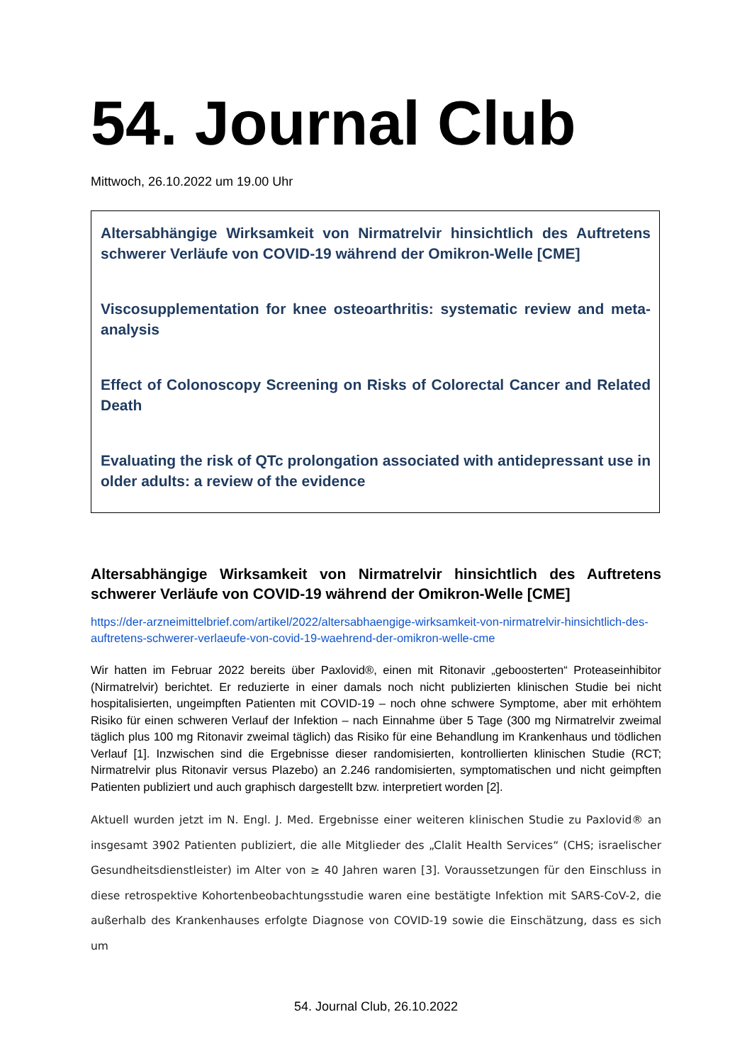54. Journal Club
Mittwoch, 26.10.2022 um 19.00 Uhr
Altersabhängige Wirksamkeit von Nirmatrelvir hinsichtlich des Auftretens schwerer Verläufe von COVID-19 während der Omikron-Welle [CME]
Viscosupplementation for knee osteoarthritis: systematic review and meta-analysis
Effect of Colonoscopy Screening on Risks of Colorectal Cancer and Related Death
Evaluating the risk of QTc prolongation associated with antidepressant use in older adults: a review of the evidence
Altersabhängige Wirksamkeit von Nirmatrelvir hinsichtlich des Auftretens schwerer Verläufe von COVID-19 während der Omikron-Welle [CME]
https://der-arzneimittelbrief.com/artikel/2022/altersabhaengige-wirksamkeit-von-nirmatrelvir-hinsichtlich-des-auftretens-schwerer-verlaeufe-von-covid-19-waehrend-der-omikron-welle-cme
Wir hatten im Februar 2022 bereits über Paxlovid®, einen mit Ritonavir „geboosterten“ Proteaseinhibitor (Nirmatrelvir) berichtet. Er reduzierte in einer damals noch nicht publizierten klinischen Studie bei nicht hospitalisierten, ungeimpften Patienten mit COVID-19 – noch ohne schwere Symptome, aber mit erhöhtem Risiko für einen schweren Verlauf der Infektion – nach Einnahme über 5 Tage (300 mg Nirmatrelvir zweimal täglich plus 100 mg Ritonavir zweimal täglich) das Risiko für eine Behandlung im Krankenhaus und tödlichen Verlauf [1]. Inzwischen sind die Ergebnisse dieser randomisierten, kontrollierten klinischen Studie (RCT; Nirmatrelvir plus Ritonavir versus Plazebo) an 2.246 randomisierten, symptomatischen und nicht geimpften Patienten publiziert und auch graphisch dargestellt bzw. interpretiert worden [2].
Aktuell wurden jetzt im N. Engl. J. Med. Ergebnisse einer weiteren klinischen Studie zu Paxlovid® an insgesamt 3902 Patienten publiziert, die alle Mitglieder des „Clalit Health Services“ (CHS; israelischer Gesundheitsdienstleister) im Alter von ≥ 40 Jahren waren [3]. Voraussetzungen für den Einschluss in diese retrospektive Kohortenbeobachtungsstudie waren eine bestätigte Infektion mit SARS-CoV-2, die außerhalb des Krankenhauses erfolgte Diagnose von COVID-19 sowie die Einschätzung, dass es sich um
54. Journal Club, 26.10.2022